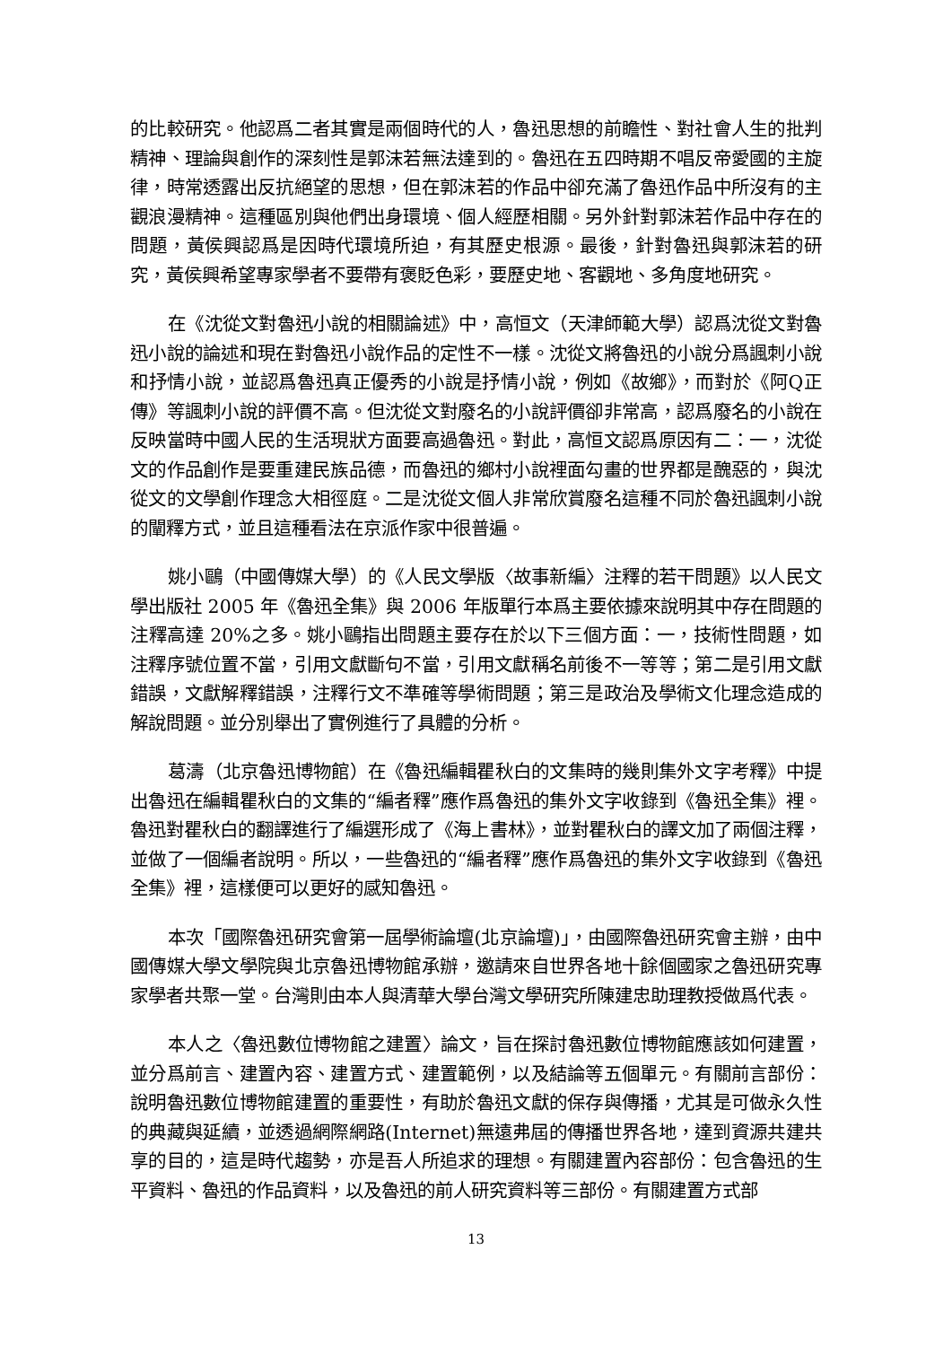的比較研究。他認爲二者其實是兩個時代的人，魯迅思想的前瞻性、對社會人生的批判精神、理論與創作的深刻性是郭沫若無法達到的。魯迅在五四時期不唱反帝愛國的主旋律，時常透露出反抗絕望的思想，但在郭沫若的作品中卻充滿了魯迅作品中所沒有的主觀浪漫精神。這種區別與他們出身環境、個人經歷相關。另外針對郭沫若作品中存在的問題，黃侯興認爲是因時代環境所迫，有其歷史根源。最後，針對魯迅與郭沫若的研究，黃侯興希望專家學者不要帶有褒貶色彩，要歷史地、客觀地、多角度地研究。
在《沈從文對魯迅小說的相關論述》中，高恒文（天津師範大學）認爲沈從文對魯迅小說的論述和現在對魯迅小說作品的定性不一樣。沈從文將魯迅的小說分爲諷刺小說和抒情小說，並認爲魯迅真正優秀的小說是抒情小說，例如《故鄉》，而對於《阿Q正傳》等諷刺小說的評價不高。但沈從文對廢名的小說評價卻非常高，認爲廢名的小說在反映當時中國人民的生活現狀方面要高過魯迅。對此，高恒文認爲原因有二：一，沈從文的作品創作是要重建民族品德，而魯迅的鄉村小說裡面勾畫的世界都是醜惡的，與沈從文的文學創作理念大相徑庭。二是沈從文個人非常欣賞廢名這種不同於魯迅諷刺小說的闡釋方式，並且這種看法在京派作家中很普遍。
姚小鷗（中國傳媒大學）的《人民文學版〈故事新編〉注釋的若干問題》以人民文學出版社 2005 年《魯迅全集》與 2006 年版單行本爲主要依據來說明其中存在問題的注釋高達 20%之多。姚小鷗指出問題主要存在於以下三個方面：一，技術性問題，如注釋序號位置不當，引用文獻斷句不當，引用文獻稱名前後不一等等；第二是引用文獻錯誤，文獻解釋錯誤，注釋行文不準確等學術問題；第三是政治及學術文化理念造成的解說問題。並分別舉出了實例進行了具體的分析。
葛濤（北京魯迅博物館）在《魯迅編輯瞿秋白的文集時的幾則集外文字考釋》中提出魯迅在編輯瞿秋白的文集的“編者釋”應作爲魯迅的集外文字收錄到《魯迅全集》裡。魯迅對瞿秋白的翻譯進行了編選形成了《海上書林》，並對瞿秋白的譯文加了兩個注釋，並做了一個編者說明。所以，一些魯迅的“編者釋”應作爲魯迅的集外文字收錄到《魯迅全集》裡，這樣便可以更好的感知魯迅。
本次「國際魯迅研究會第一屆學術論壇(北京論壇)」，由國際魯迅研究會主辦，由中國傳媒大學文學院與北京魯迅博物館承辦，邀請來自世界各地十餘個國家之魯迅研究專家學者共聚一堂。台灣則由本人與清華大學台灣文學研究所陳建忠助理教授做爲代表。
本人之〈魯迅數位博物館之建置〉論文，旨在探討魯迅數位博物館應該如何建置，並分爲前言、建置內容、建置方式、建置範例，以及結論等五個單元。有關前言部份：說明魯迅數位博物館建置的重要性，有助於魯迅文獻的保存與傳播，尤其是可做永久性的典藏與延續，並透過網際網路(Internet)無遠弗屆的傳播世界各地，達到資源共建共享的目的，這是時代趨勢，亦是吾人所追求的理想。有關建置內容部份：包含魯迅的生平資料、魯迅的作品資料，以及魯迅的前人研究資料等三部份。有關建置方式部
13